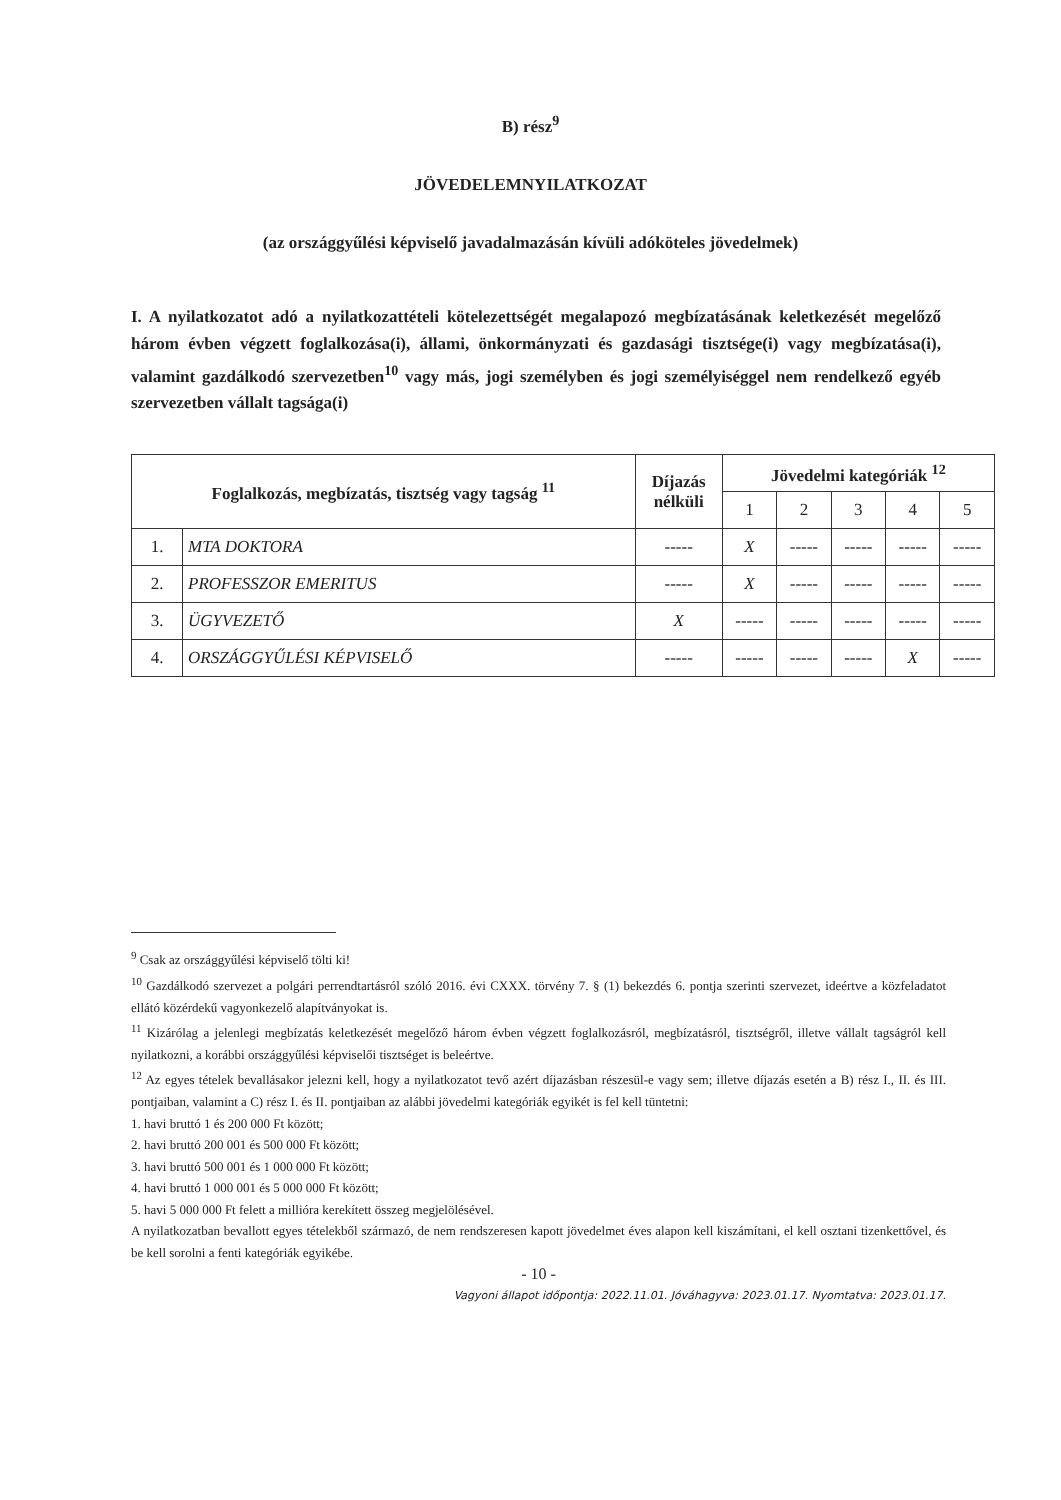B) rész<sup>9</sup>
JÖVEDELEMNYILATKOZAT
(az országgyűlési képviselő javadalmazásán kívüli adóköteles jövedelmek)
I. A nyilatkozatot adó a nyilatkozattételi kötelezettségét megalapozó megbízatásának keletkezését megelőző három évben végzett foglalkozása(i), állami, önkormányzati és gazdasági tisztsége(i) vagy megbízatása(i), valamint gazdálkodó szervezetben<sup>10</sup> vagy más, jogi személyben és jogi személyiséggel nem rendelkező egyéb szervezetben vállalt tagsága(i)
| Foglalkozás, megbízatás, tisztség vagy tagság <sup>11</sup> | | Díjazás nélküli | Jövedelmi kategóriák <sup>12</sup> | | | | |
| --- | --- | --- | --- | --- | --- | --- | --- |
| | | | 1 | 2 | 3 | 4 | 5 |
| 1. | MTA DOKTORA | ----- | X | ----- | ----- | ----- | ----- |
| 2. | PROFESSZOR EMERITUS | ----- | X | ----- | ----- | ----- | ----- |
| 3. | ÜGYVEZETŐ | X | ----- | ----- | ----- | ----- | ----- |
| 4. | ORSZÁGGYŰLÉSI KÉPVISELŐ | ----- | ----- | ----- | ----- | X | ----- |
<sup>9</sup> Csak az országgyűlési képviselő tölti ki!
<sup>10</sup> Gazdálkodó szervezet a polgári perrendtartásról szóló 2016. évi CXXX. törvény 7. § (1) bekezdés 6. pontja szerinti szervezet, ideértve a közfeladatot ellátó közérdekű vagyonkezelő alapítványokat is.
<sup>11</sup> Kizárólag a jelenlegi megbízatás keletkezését megelőző három évben végzett foglalkozásról, megbízatásról, tisztségről, illetve vállalt tagságról kell nyilatkozni, a korábbi országgyűlési képviselői tisztséget is beleértve.
<sup>12</sup> Az egyes tételek bevallásakor jelezni kell, hogy a nyilatkozatot tevő azért díjazásban részesül-e vagy sem; illetve díjazás esetén a B) rész I., II. és III. pontjaiban, valamint a C) rész I. és II. pontjaiban az alábbi jövedelmi kategóriák egyikét is fel kell tüntetni:
1. havi bruttó 1 és 200 000 Ft között;
2. havi bruttó 200 001 és 500 000 Ft között;
3. havi bruttó 500 001 és 1 000 000 Ft között;
4. havi bruttó 1 000 001 és 5 000 000 Ft között;
5. havi 5 000 000 Ft felett a millióra kerekített összeg megjelölésével.
A nyilatkozatban bevallott egyes tételekből származó, de nem rendszeresen kapott jövedelmet éves alapon kell kiszámítani, el kell osztani tizenkettővel, és be kell sorolni a fenti kategóriák egyikébe.
- 10 -
Vagyoni állapot időpontja: 2022.11.01. Jóváhagyva: 2023.01.17. Nyomtatva: 2023.01.17.